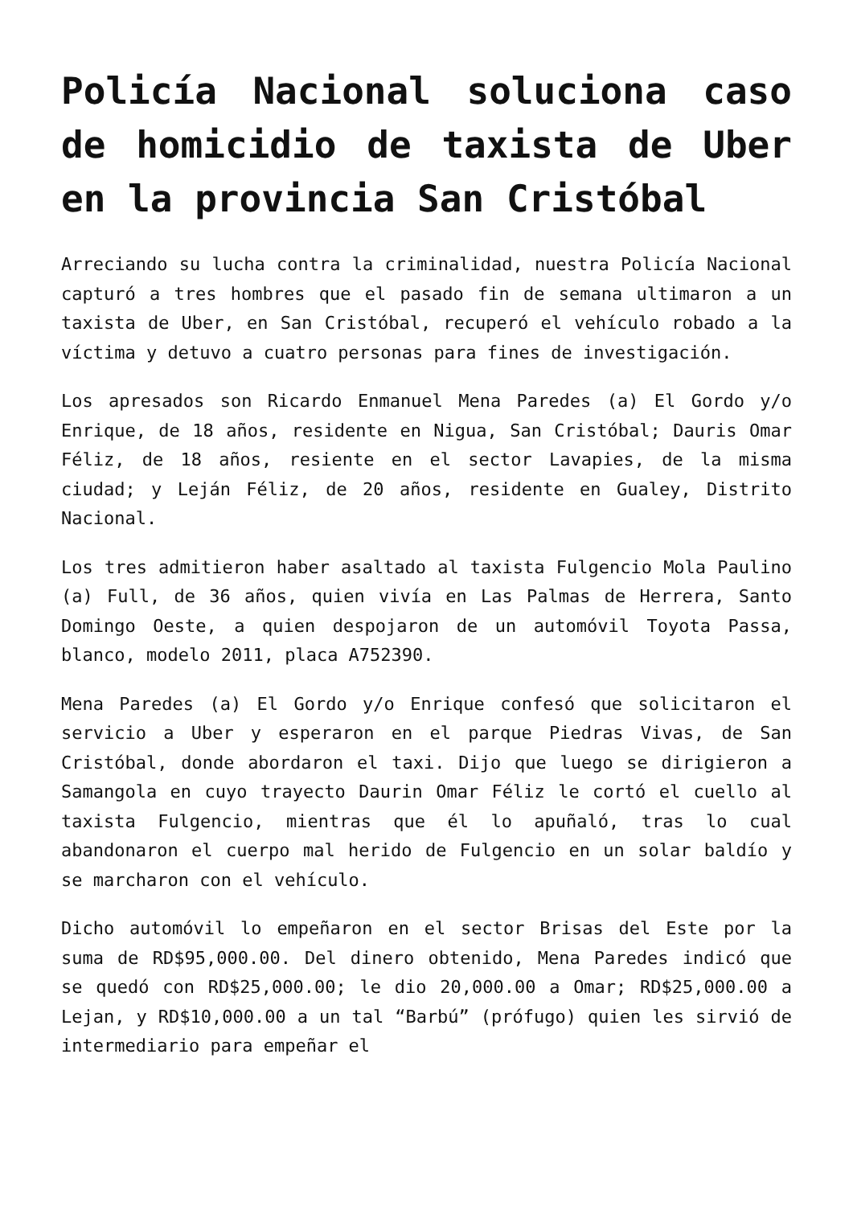Policía Nacional soluciona caso de homicidio de taxista de Uber en la provincia San Cristóbal
Arreciando su lucha contra la criminalidad, nuestra Policía Nacional capturó a tres hombres que el pasado fin de semana ultimaron a un taxista de Uber, en San Cristóbal, recuperó el vehículo robado a la víctima y detuvo a cuatro personas para fines de investigación.
Los apresados son Ricardo Enmanuel Mena Paredes (a) El Gordo y/o Enrique, de 18 años, residente en Nigua, San Cristóbal; Dauris Omar Féliz, de 18 años, resiente en el sector Lavapies, de la misma ciudad; y Leján Féliz, de 20 años, residente en Gualey, Distrito Nacional.
Los tres admitieron haber asaltado al taxista Fulgencio Mola Paulino (a) Full, de 36 años, quien vivía en Las Palmas de Herrera, Santo Domingo Oeste, a quien despojaron de un automóvil Toyota Passa, blanco, modelo 2011, placa A752390.
Mena Paredes (a) El Gordo y/o Enrique confesó que solicitaron el servicio a Uber y esperaron en el parque Piedras Vivas, de San Cristóbal, donde abordaron el taxi. Dijo que luego se dirigieron a Samangola en cuyo trayecto Daurin Omar Féliz le cortó el cuello al taxista Fulgencio, mientras que él lo apuñaló, tras lo cual abandonaron el cuerpo mal herido de Fulgencio en un solar baldío y se marcharon con el vehículo.
Dicho automóvil lo empeñaron en el sector Brisas del Este por la suma de RD$95,000.00. Del dinero obtenido, Mena Paredes indicó que se quedó con RD$25,000.00; le dio 20,000.00 a Omar; RD$25,000.00 a Lejan, y RD$10,000.00 a un tal “Barbú” (prófugo) quien les sirvió de intermediario para empeñar el